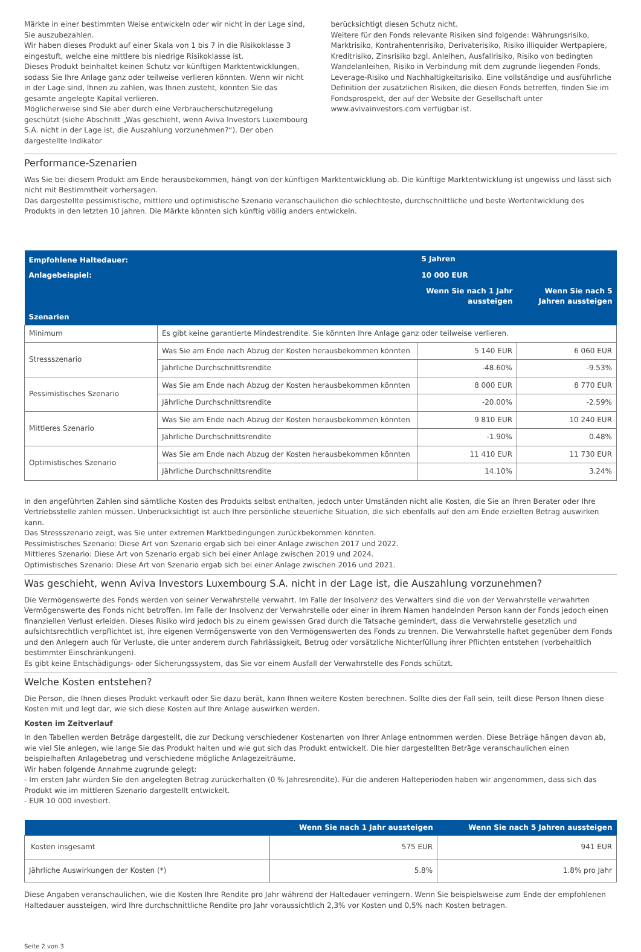Märkte in einer bestimmten Weise entwickeln oder wir nicht in der Lage sind, Sie auszubezahlen.
Wir haben dieses Produkt auf einer Skala von 1 bis 7 in die Risikoklasse 3 eingestuft, welche eine mittlere bis niedrige Risikoklasse ist.
Dieses Produkt beinhaltet keinen Schutz vor künftigen Marktentwicklungen, sodass Sie Ihre Anlage ganz oder teilweise verlieren könnten. Wenn wir nicht in der Lage sind, Ihnen zu zahlen, was Ihnen zusteht, könnten Sie das gesamte angelegte Kapital verlieren.
Möglicherweise sind Sie aber durch eine Verbraucherschutzregelung geschützt (siehe Abschnitt „Was geschieht, wenn Aviva Investors Luxembourg S.A. nicht in der Lage ist, die Auszahlung vorzunehmen?“). Der oben dargestellte Indikator
berücksichtigt diesen Schutz nicht.
Weitere für den Fonds relevante Risiken sind folgende: Währungsrisiko, Marktrisiko, Kontrahentenrisiko, Derivaterisiko, Risiko illiquider Wertpapiere, Kreditrisiko, Zinsrisiko bzgl. Anleihen, Ausfallrisiko, Risiko von bedingten Wandelanleihen, Risiko in Verbindung mit dem zugrunde liegenden Fonds, Leverage-Risiko und Nachhaltigkeitsrisiko. Eine vollständige und ausführliche Definition der zusätzlichen Risiken, die diesen Fonds betreffen, finden Sie im Fondsprospekt, der auf der Website der Gesellschaft unter www.avivainvestors.com verfügbar ist.
Performance-Szenarien
Was Sie bei diesem Produkt am Ende herausbekommen, hängt von der künftigen Marktentwicklung ab. Die künftige Marktentwicklung ist ungewiss und lässt sich nicht mit Bestimmtheit vorhersagen.
Das dargestellte pessimistische, mittlere und optimistische Szenario veranschaulichen die schlechteste, durchschnittliche und beste Wertentwicklung des Produkts in den letzten 10 Jahren. Die Märkte könnten sich künftig völlig anders entwickeln.
| Empfohlene Haltedauer: | | 5 Jahren | |
| Anlagebeispiel: | | 10 000 EUR | |
| | | Wenn Sie nach 1 Jahr aussteigen | Wenn Sie nach 5 Jahren aussteigen |
| Szenarien | | | |
| Minimum | Es gibt keine garantierte Mindestrendite. Sie könnten Ihre Anlage ganz oder teilweise verlieren. | | |
| Stressszenario | Was Sie am Ende nach Abzug der Kosten herausbekommen könnten | 5 140 EUR | 6 060 EUR |
| | Jährliche Durchschnittsrendite | -48.60% | -9.53% |
| Pessimistisches Szenario | Was Sie am Ende nach Abzug der Kosten herausbekommen könnten | 8 000 EUR | 8 770 EUR |
| | Jährliche Durchschnittsrendite | -20.00% | -2.59% |
| Mittleres Szenario | Was Sie am Ende nach Abzug der Kosten herausbekommen könnten | 9 810 EUR | 10 240 EUR |
| | Jährliche Durchschnittsrendite | -1.90% | 0.48% |
| Optimistisches Szenario | Was Sie am Ende nach Abzug der Kosten herausbekommen könnten | 11 410 EUR | 11 730 EUR |
| | Jährliche Durchschnittsrendite | 14.10% | 3.24% |
In den angeführten Zahlen sind sämtliche Kosten des Produkts selbst enthalten, jedoch unter Umständen nicht alle Kosten, die Sie an Ihren Berater oder Ihre Vertriebsstelle zahlen müssen. Unberücksichtigt ist auch Ihre persönliche steuerliche Situation, die sich ebenfalls auf den am Ende erzielten Betrag auswirken kann.
Das Stressszenario zeigt, was Sie unter extremen Marktbedingungen zurückbekommen könnten.
Pessimistisches Szenario: Diese Art von Szenario ergab sich bei einer Anlage zwischen 2017 und 2022.
Mittleres Szenario: Diese Art von Szenario ergab sich bei einer Anlage zwischen 2019 und 2024.
Optimistisches Szenario: Diese Art von Szenario ergab sich bei einer Anlage zwischen 2016 und 2021.
Was geschieht, wenn Aviva Investors Luxembourg S.A. nicht in der Lage ist, die Auszahlung vorzunehmen?
Die Vermögenswerte des Fonds werden von seiner Verwahrstelle verwahrt. Im Falle der Insolvenz des Verwalters sind die von der Verwahrstelle verwahrten Vermögenswerte des Fonds nicht betroffen. Im Falle der Insolvenz der Verwahrstelle oder einer in ihrem Namen handelnden Person kann der Fonds jedoch einen finanziellen Verlust erleiden. Dieses Risiko wird jedoch bis zu einem gewissen Grad durch die Tatsache gemindert, dass die Verwahrstelle gesetzlich und aufsichtsrechtlich verpflichtet ist, ihre eigenen Vermögenswerte von den Vermögenswerten des Fonds zu trennen. Die Verwahrstelle haftet gegenüber dem Fonds und den Anlegern auch für Verluste, die unter anderem durch Fahrlässigkeit, Betrug oder vorsätzliche Nichterfüllung ihrer Pflichten entstehen (vorbehaltlich bestimmter Einschränkungen).
Es gibt keine Entschädigungs- oder Sicherungssystem, das Sie vor einem Ausfall der Verwahrstelle des Fonds schützt.
Welche Kosten entstehen?
Die Person, die Ihnen dieses Produkt verkauft oder Sie dazu berät, kann Ihnen weitere Kosten berechnen. Sollte dies der Fall sein, teilt diese Person Ihnen diese Kosten mit und legt dar, wie sich diese Kosten auf Ihre Anlage auswirken werden.
Kosten im Zeitverlauf
In den Tabellen werden Beträge dargestellt, die zur Deckung verschiedener Kostenarten von Ihrer Anlage entnommen werden. Diese Beträge hängen davon ab, wie viel Sie anlegen, wie lange Sie das Produkt halten und wie gut sich das Produkt entwickelt. Die hier dargestellten Beträge veranschaulichen einen beispielhaften Anlagebetrag und verschiedene mögliche Anlagezeiträume.
Wir haben folgende Annahme zugrunde gelegt:
- Im ersten Jahr würden Sie den angelegten Betrag zurückerhalten (0 % Jahresrendite). Für die anderen Halteperioden haben wir angenommen, dass sich das Produkt wie im mittleren Szenario dargestellt entwickelt.
- EUR 10 000 investiert.
| | Wenn Sie nach 1 Jahr aussteigen | Wenn Sie nach 5 Jahren aussteigen |
| Kosten insgesamt | 575 EUR | 941 EUR |
| Jährliche Auswirkungen der Kosten (*) | 5.8% | 1.8% pro Jahr |
Diese Angaben veranschaulichen, wie die Kosten Ihre Rendite pro Jahr während der Haltedauer verringern. Wenn Sie beispielsweise zum Ende der empfohlenen Haltedauer aussteigen, wird Ihre durchschnittliche Rendite pro Jahr voraussichtlich 2,3% vor Kosten und 0,5% nach Kosten betragen.
Seite 2 von 3